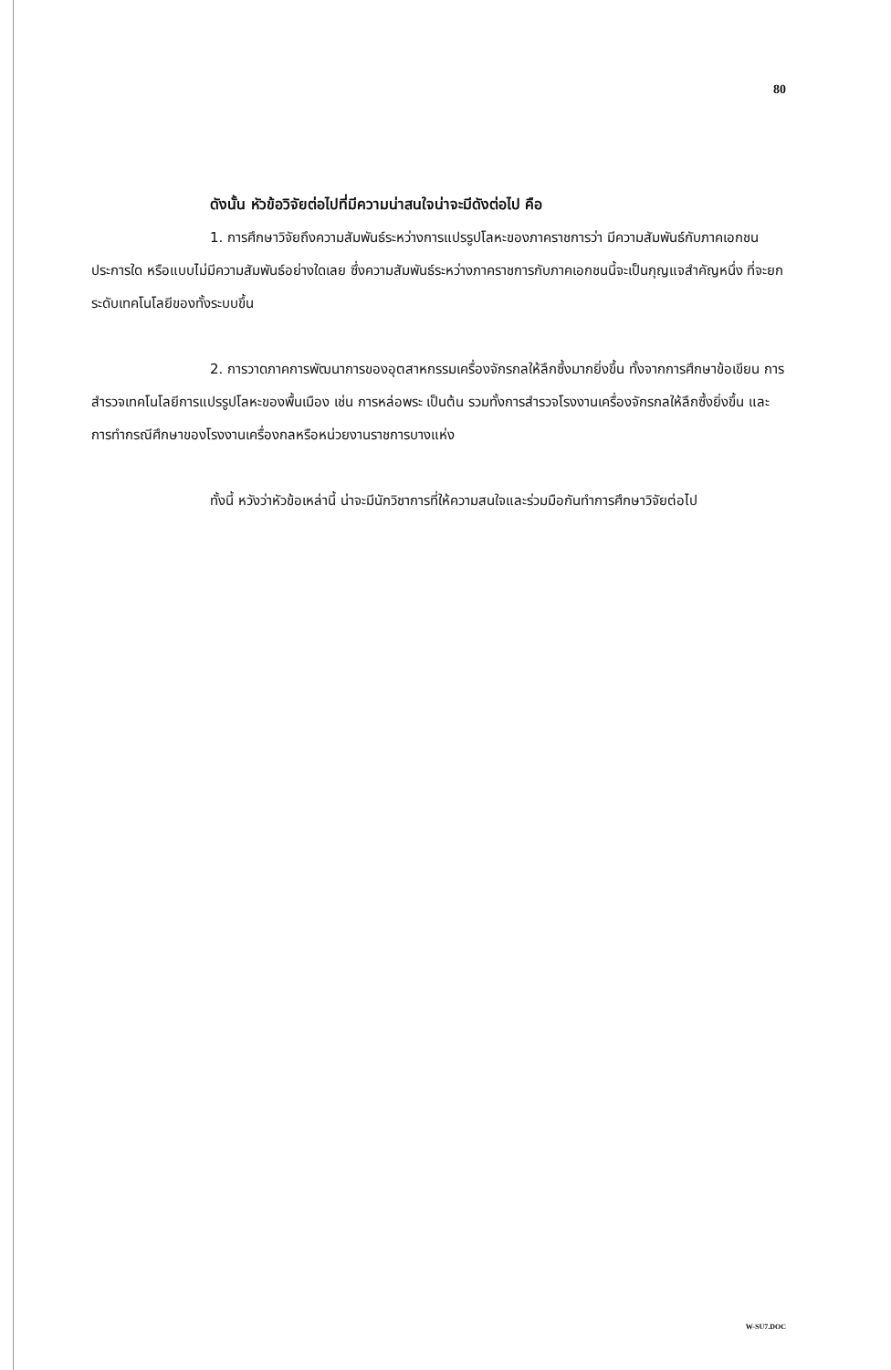80
ดังนั้น หัวข้อวิจัยต่อไปที่มีความน่าสนใจน่าจะมีดังต่อไป คือ
1. การศึกษาวิจัยถึงความสัมพันธ์ระหว่างการแปรรูปโลหะของภาคราชการว่า มีความสัมพันธ์กับภาคเอกชนประการใด หรือแบบไม่มีความสัมพันธ์อย่างใดเลย ซึ่งความสัมพันธ์ระหว่างภาคราชการกับภาคเอกชนนี้จะเป็นกุญแจสำคัญหนึ่ง ที่จะยกระดับเทคโนโลยีของทั้งระบบขึ้น
2. การวาดภาคการพัฒนาการของอุตสาหกรรมเครื่องจักรกลให้ลึกซึ้งมากยิ่งขึ้น ทั้งจากการศึกษาข้อเขียน การสำรวจเทคโนโลยีการแปรรูปโลหะของพื้นเมือง เช่น การหล่อพระ เป็นต้น รวมทั้งการสำรวจโรงงานเครื่องจักรกลให้ลึกซึ้งยิ่งขึ้น และการทำกรณีศึกษาของโรงงานเครื่องกลหรือหน่วยงานราชการบางแห่ง
ทั้งนี้ หวังว่าหัวข้อเหล่านี้ น่าจะมีนักวิชาการที่ให้ความสนใจและร่วมมือกันทำการศึกษาวิจัยต่อไป
W-SU7.DOC